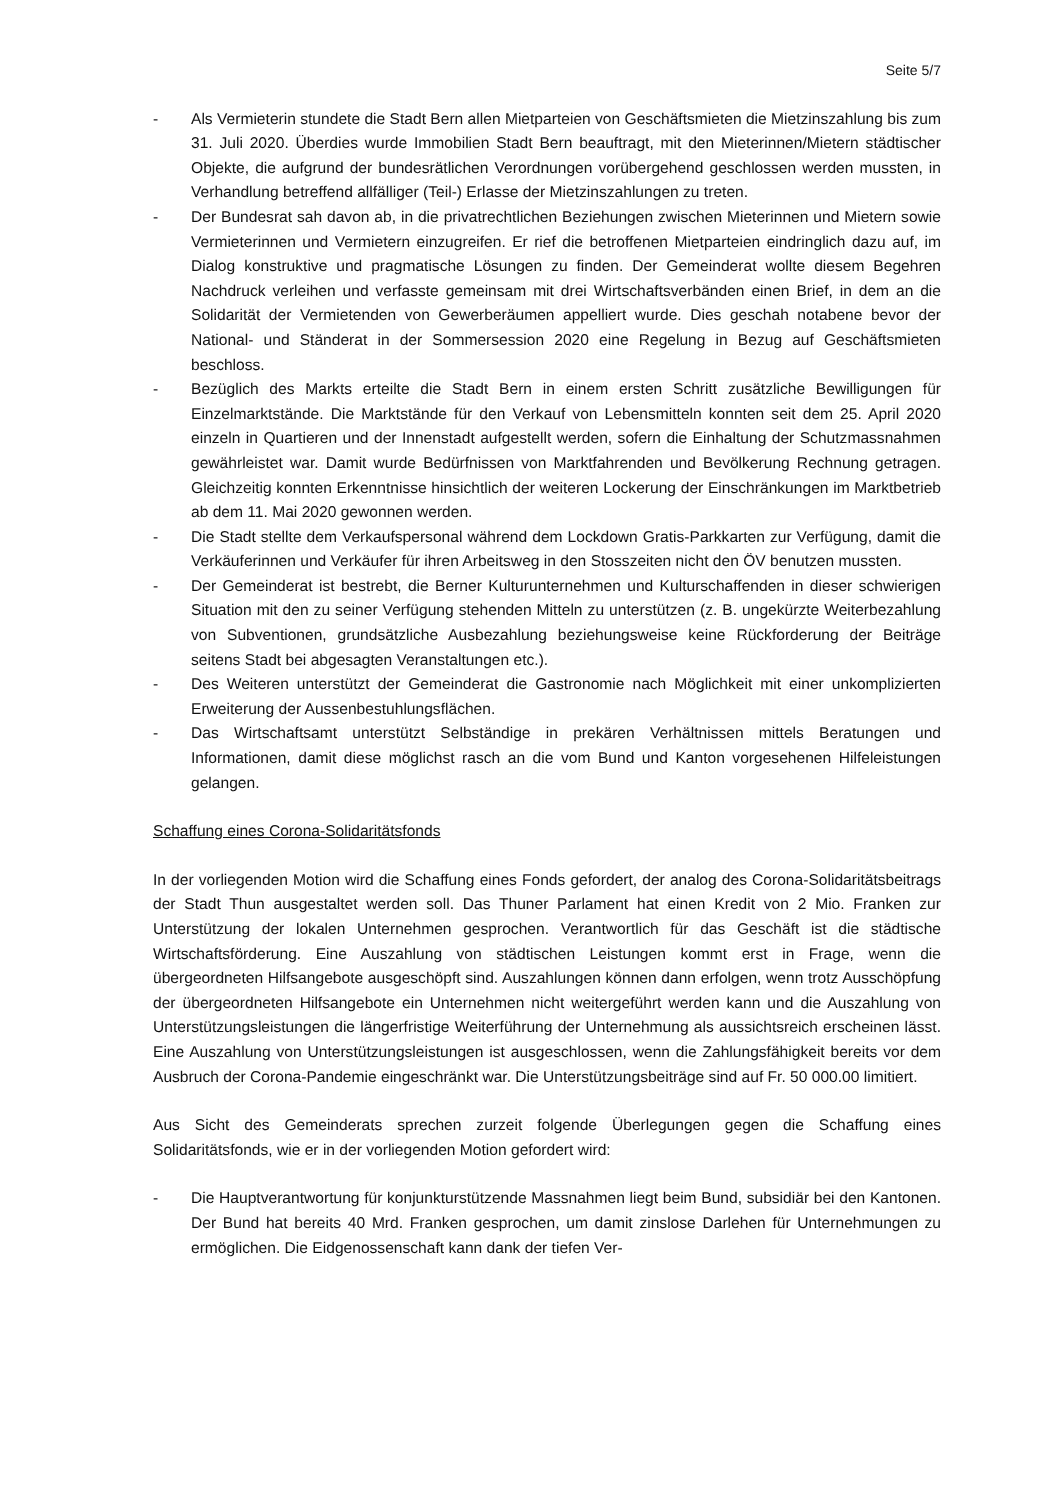Seite 5/7
- Als Vermieterin stundete die Stadt Bern allen Mietparteien von Geschäftsmieten die Mietzinszahlung bis zum 31. Juli 2020. Überdies wurde Immobilien Stadt Bern beauftragt, mit den Mieterinnen/Mietern städtischer Objekte, die aufgrund der bundesrätlichen Verordnungen vorübergehend geschlossen werden mussten, in Verhandlung betreffend allfälliger (Teil-) Erlasse der Mietzinszahlungen zu treten.
- Der Bundesrat sah davon ab, in die privatrechtlichen Beziehungen zwischen Mieterinnen und Mietern sowie Vermieterinnen und Vermietern einzugreifen. Er rief die betroffenen Mietparteien eindringlich dazu auf, im Dialog konstruktive und pragmatische Lösungen zu finden. Der Gemeinderat wollte diesem Begehren Nachdruck verleihen und verfasste gemeinsam mit drei Wirtschaftsverbänden einen Brief, in dem an die Solidarität der Vermietenden von Gewerberäumen appelliert wurde. Dies geschah notabene bevor der National- und Ständerat in der Sommersession 2020 eine Regelung in Bezug auf Geschäftsmieten beschloss.
- Bezüglich des Markts erteilte die Stadt Bern in einem ersten Schritt zusätzliche Bewilligungen für Einzelmarktstände. Die Marktstände für den Verkauf von Lebensmitteln konnten seit dem 25. April 2020 einzeln in Quartieren und der Innenstadt aufgestellt werden, sofern die Einhaltung der Schutzmassnahmen gewährleistet war. Damit wurde Bedürfnissen von Marktfahrenden und Bevölkerung Rechnung getragen. Gleichzeitig konnten Erkenntnisse hinsichtlich der weiteren Lockerung der Einschränkungen im Marktbetrieb ab dem 11. Mai 2020 gewonnen werden.
- Die Stadt stellte dem Verkaufspersonal während dem Lockdown Gratis-Parkkarten zur Verfügung, damit die Verkäuferinnen und Verkäufer für ihren Arbeitsweg in den Stosszeiten nicht den ÖV benutzen mussten.
- Der Gemeinderat ist bestrebt, die Berner Kulturunternehmen und Kulturschaffenden in dieser schwierigen Situation mit den zu seiner Verfügung stehenden Mitteln zu unterstützen (z. B. ungekürzte Weiterbezahlung von Subventionen, grundsätzliche Ausbezahlung beziehungsweise keine Rückforderung der Beiträge seitens Stadt bei abgesagten Veranstaltungen etc.).
- Des Weiteren unterstützt der Gemeinderat die Gastronomie nach Möglichkeit mit einer unkomplizierten Erweiterung der Aussenbestuhlungsflächen.
- Das Wirtschaftsamt unterstützt Selbständige in prekären Verhältnissen mittels Beratungen und Informationen, damit diese möglichst rasch an die vom Bund und Kanton vorgesehenen Hilfeleistungen gelangen.
Schaffung eines Corona-Solidaritätsfonds
In der vorliegenden Motion wird die Schaffung eines Fonds gefordert, der analog des Corona-Solidaritätsbeitrags der Stadt Thun ausgestaltet werden soll. Das Thuner Parlament hat einen Kredit von 2 Mio. Franken zur Unterstützung der lokalen Unternehmen gesprochen. Verantwortlich für das Geschäft ist die städtische Wirtschaftsförderung. Eine Auszahlung von städtischen Leistungen kommt erst in Frage, wenn die übergeordneten Hilfsangebote ausgeschöpft sind. Auszahlungen können dann erfolgen, wenn trotz Ausschöpfung der übergeordneten Hilfsangebote ein Unternehmen nicht weitergeführt werden kann und die Auszahlung von Unterstützungsleistungen die längerfristige Weiterführung der Unternehmung als aussichtsreich erscheinen lässt. Eine Auszahlung von Unterstützungsleistungen ist ausgeschlossen, wenn die Zahlungsfähigkeit bereits vor dem Ausbruch der Corona-Pandemie eingeschränkt war. Die Unterstützungsbeiträge sind auf Fr. 50 000.00 limitiert.
Aus Sicht des Gemeinderats sprechen zurzeit folgende Überlegungen gegen die Schaffung eines Solidaritätsfonds, wie er in der vorliegenden Motion gefordert wird:
- Die Hauptverantwortung für konjunkturstützende Massnahmen liegt beim Bund, subsidiär bei den Kantonen. Der Bund hat bereits 40 Mrd. Franken gesprochen, um damit zinslose Darlehen für Unternehmungen zu ermöglichen. Die Eidgenossenschaft kann dank der tiefen Ver-